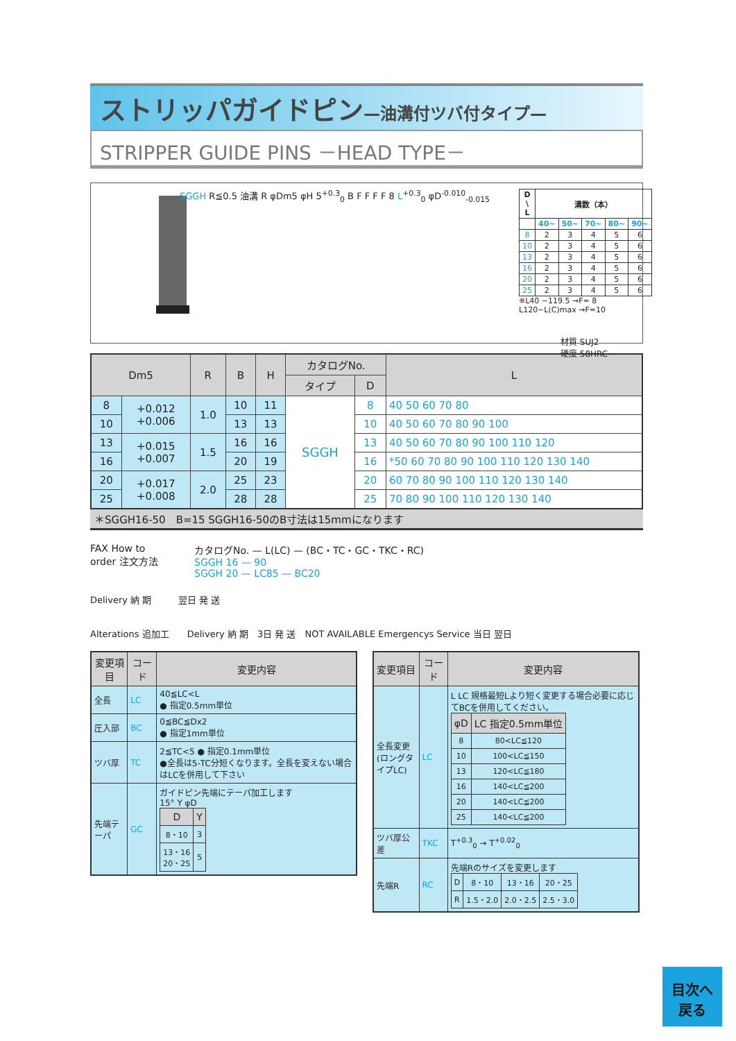ストリッパガイドピン—油溝付ツバ付タイプ—
STRIPPER GUIDE PINS －HEAD TYPE－
SGGH R≦0.5 油溝 R φDm5 φH 5<sup>+0.3</sup><sub>0</sub> B F F F F 8 L<sup>+0.3</sup><sub>0</sub> φD<sup>-0.010</sup><sub>-0.015</sub>
| D \ L | 溝数（本） | | | | |
| --- | --- | --- | --- | --- | --- |
| | 40~ | 50~ | 70~ | 80~ | 90~ |
| 8 | 2 | 3 | 4 | 5 | 6 |
| 10 | 2 | 3 | 4 | 5 | 6 |
| 13 | 2 | 3 | 4 | 5 | 6 |
| 16 | 2 | 3 | 4 | 5 | 6 |
| 20 | 2 | 3 | 4 | 5 | 6 |
| 25 | 2 | 3 | 4 | 5 | 6 |
※L40 ~119.5 →F= 8
L120~L(C)max →F=10
材質 SUJ2
硬度 58HRC~
| Dm5 | | R | B | H | カタログNo. | | L |
| --- | --- | --- | --- | --- | --- | --- | --- |
| | | | | | タイプ | D | |
| 8 | +0.012 +0.006 | 1.0 | 10 | 11 | SGGH | 8 | 40 50 60 70 80 |
| 10 | | | 13 | 13 | | 10 | 40 50 60 70 80 90 100 |
| 13 | +0.015 +0.007 | 1.5 | 16 | 16 | | 13 | 40 50 60 70 80 90 100 110 120 |
| 16 | | | 20 | 19 | | 16 | *50 60 70 80 90 100 110 120 130 140 |
| 20 | +0.017 +0.008 | 2.0 | 25 | 23 | | 20 | 60 70 80 90 100 110 120 130 140 |
| 25 | | | 28 | 28 | | 25 | 70 80 90 100 110 120 130 140 |
＊SGGH16-50　B=15 SGGH16-50のB寸法は15mmになります
FAX How to order 注文方法
カタログNo. — L(LC) — (BC・TC・GC・TKC・RC)
SGGH 16 — 90
SGGH 20 — LC85 — BC20
Delivery 納 期　　　翌日 発 送
Alterations 追加工　　Delivery 納 期　3日 発 送　NOT AVAILABLE Emergencys Service 当日 翌日
| 変更項目 | コード | 変更内容 |
| --- | --- | --- |
| 全長 | LC | 40≦LC<L ● 指定0.5mm単位 |
| 圧入部 | BC | 0≦BC≦Dx2 ● 指定1mm単位 |
| ツバ厚 | TC | 2≦TC<5 ● 指定0.1mm単位 ●全長は5-TC分短くなります。全長を変えない場合はLCを併用して下さい |
| 先端テーパ | GC | ガイドピン先端にテーパ加工します 15° Y φD / D / Y / / --- / --- / / 8・10 / 3 / / 13・16 20・25 / 5 / |
| 変更項目 | コード | 変更内容 |
| --- | --- | --- |
| 全長変更 (ロングタイプLC) | LC | L LC 規格最短Lより短く変更する場合必要に応じてBCを併用してください。 / φD / LC 指定0.5mm単位 / / --- / --- / / 8 / 80<LC≦120 / / 10 / 100<LC≦150 / / 13 / 120<LC≦180 / / 16 / 140<LC≦200 / / 20 / 140<LC≦200 / / 25 / 140<LC≦200 / |
| ツバ厚公差 | TKC | T<sup>+0.3</sup><sub>0</sub> → T<sup>+0.02</sup><sub>0</sub> |
| 先端R | RC | 先端Rのサイズを変更します / D / 8・10 / 13・16 / 20・25 / / R / 1.5・2.0 / 2.0・2.5 / 2.5・3.0 / |
目次へ
戻る